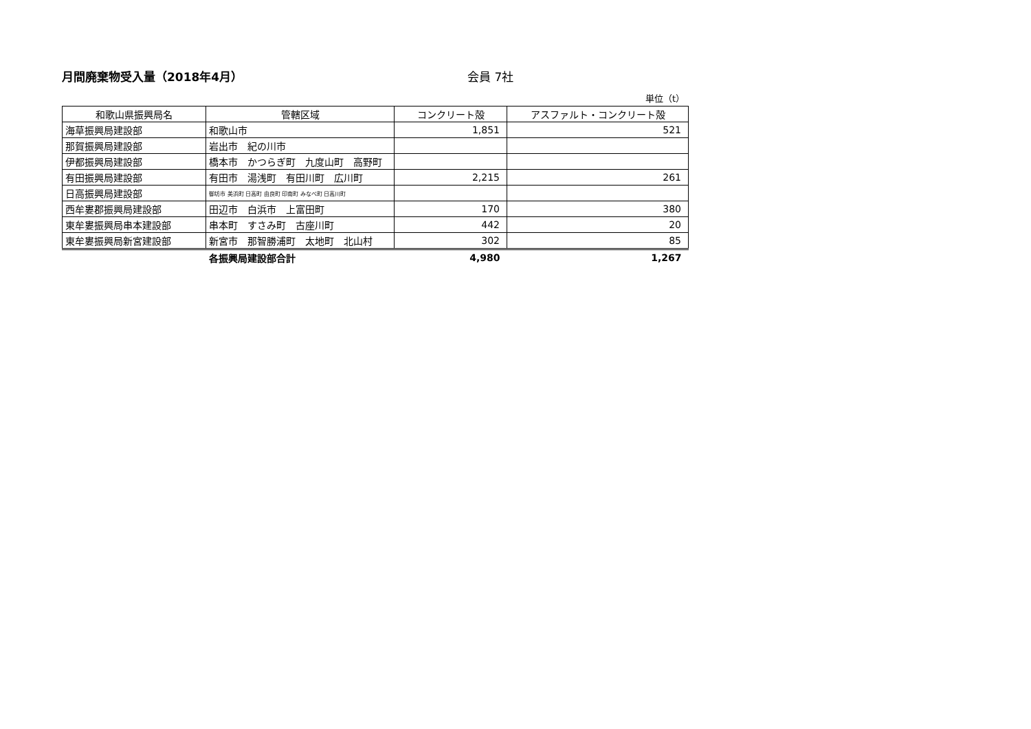月間廃棄物受入量（2018年4月） 会員 7社
単位（t）
| 和歌山県振興局名 | 管轄区域 | コンクリート殻 | アスファルト・コンクリート殻 |
| --- | --- | --- | --- |
| 海草振興局建設部 | 和歌山市 | 1,851 | 521 |
| 那賀振興局建設部 | 岩出市 紀の川市 | | |
| 伊都振興局建設部 | 橋本市 かつらぎ町 九度山町 高野町 | | |
| 有田振興局建設部 | 有田市 湯浅町 有田川町 広川町 | 2,215 | 261 |
| 日高振興局建設部 | 御坊市 美浜町 日高町 由良町 印南町 みなべ町 日高川町 | | |
| 西牟婁郡振興局建設部 | 田辺市 白浜市 上富田町 | 170 | 380 |
| 東牟婁振興局串本建設部 | 串本町 すさみ町 古座川町 | 442 | 20 |
| 東牟婁振興局新宮建設部 | 新宮市 那智勝浦町 太地町 北山村 | 302 | 85 |
| | 各振興局建設部合計 | 4,980 | 1,267 |